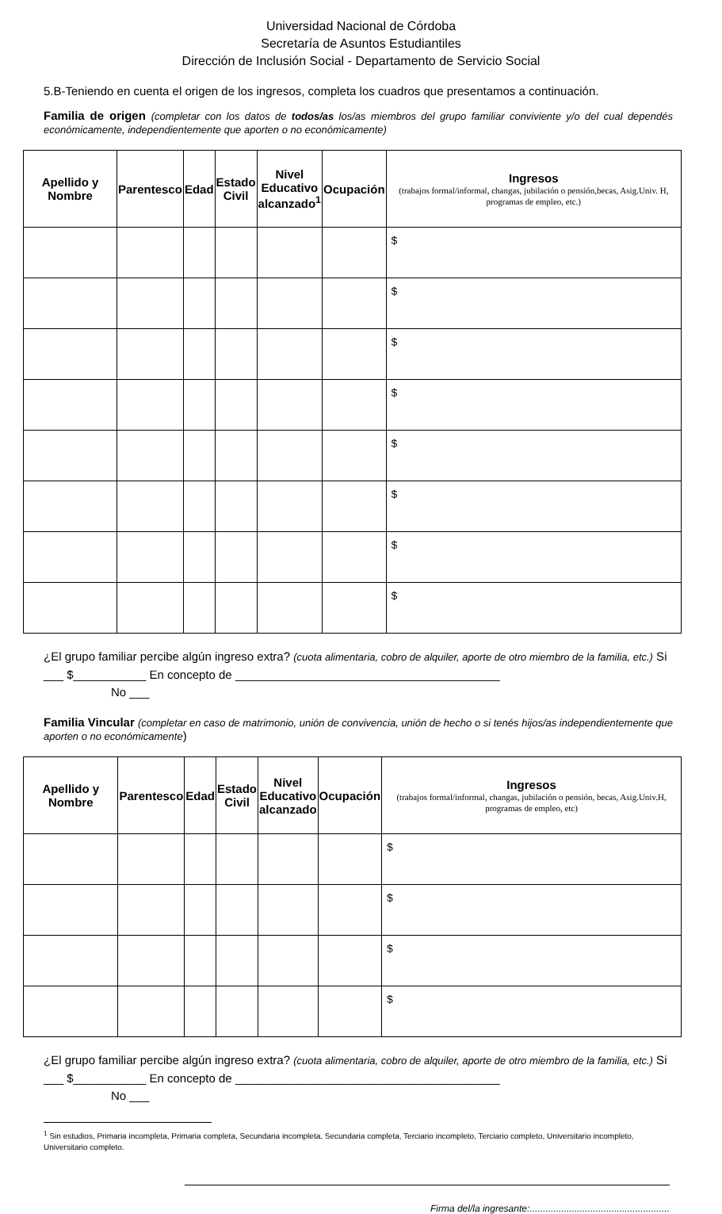Universidad Nacional de Córdoba
Secretaría de Asuntos Estudiantiles
Dirección de Inclusión Social - Departamento de Servicio Social
5.B-Teniendo en cuenta el origen de los ingresos, completa los cuadros que presentamos a continuación.
Familia de origen (completar con los datos de todos/as los/as miembros del grupo familiar conviviente y/o del cual dependés económicamente, independientemente que aporten o no económicamente)
| Apellido y Nombre | Parentesco | Edad | Estado Civil | Nivel Educativo alcanzado<sup>1</sup> | Ocupación | Ingresos (trabajos formal/informal, changas, jubilación o pensión,becas, Asig.Univ. H, programas de empleo, etc.) |
| --- | --- | --- | --- | --- | --- | --- |
| | | | | | | $ |
| | | | | | | $ |
| | | | | | | $ |
| | | | | | | $ |
| | | | | | | $ |
| | | | | | | $ |
| | | | | | | $ |
| | | | | | | $ |
¿El grupo familiar percibe algún ingreso extra? (cuota alimentaria, cobro de alquiler, aporte de otro miembro de la familia, etc.) Si ___ $___________ En concepto de ________________________________________
No ___
Familia Vincular (completar en caso de matrimonio, unión de convivencia, unión de hecho o si tenés hijos/as independientemente que aporten o no económicamente)
| Apellido y Nombre | Parentesco | Edad | Estado Civil | Nivel Educativo alcanzado | Ocupación | Ingresos (trabajos formal/informal, changas, jubilación o pensión, becas, Asig.Univ.H, programas de empleo, etc) |
| --- | --- | --- | --- | --- | --- | --- |
| | | | | | | $ |
| | | | | | | $ |
| | | | | | | $ |
| | | | | | | $ |
¿El grupo familiar percibe algún ingreso extra? (cuota alimentaria, cobro de alquiler, aporte de otro miembro de la familia, etc.) Si ___ $___________ En concepto de ________________________________________
No ___
<sup>1</sup> Sin estudios, Primaria incompleta, Primaria completa, Secundaria incompleta, Secundaria completa, Terciario incompleto, Terciario completo, Universitario incompleto, Universitario completo.
Firma del/la ingresante:.....................................................